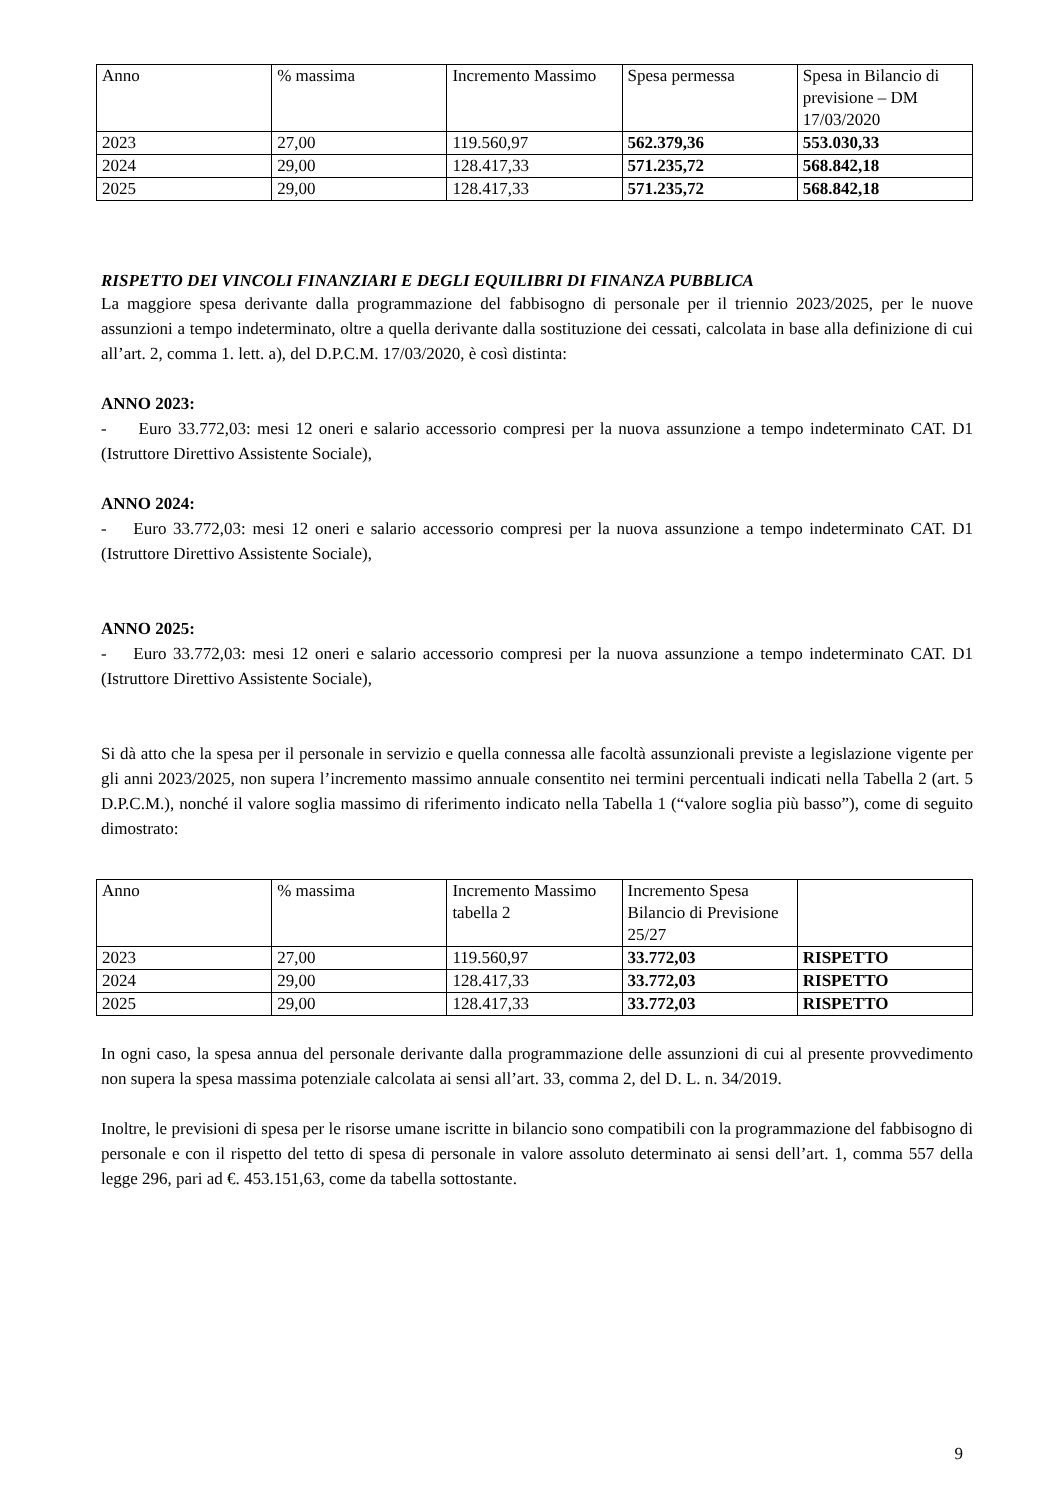| Anno | % massima | Incremento Massimo | Spesa permessa | Spesa in Bilancio di previsione – DM 17/03/2020 |
| --- | --- | --- | --- | --- |
| 2023 | 27,00 | 119.560,97 | 562.379,36 | 553.030,33 |
| 2024 | 29,00 | 128.417,33 | 571.235,72 | 568.842,18 |
| 2025 | 29,00 | 128.417,33 | 571.235,72 | 568.842,18 |
RISPETTO DEI VINCOLI FINANZIARI E DEGLI EQUILIBRI DI FINANZA PUBBLICA
La maggiore spesa derivante dalla programmazione del fabbisogno di personale per il triennio 2023/2025, per le nuove assunzioni a tempo indeterminato, oltre a quella derivante dalla sostituzione dei cessati, calcolata in base alla definizione di cui all’art. 2, comma 1. lett. a), del D.P.C.M. 17/03/2020, è così distinta:
ANNO 2023:
- Euro 33.772,03: mesi 12 oneri e salario accessorio compresi per la nuova assunzione a tempo indeterminato CAT. D1 (Istruttore Direttivo Assistente Sociale),
ANNO 2024:
- Euro 33.772,03: mesi 12 oneri e salario accessorio compresi per la nuova assunzione a tempo indeterminato CAT. D1 (Istruttore Direttivo Assistente Sociale),
ANNO 2025:
- Euro 33.772,03: mesi 12 oneri e salario accessorio compresi per la nuova assunzione a tempo indeterminato CAT. D1 (Istruttore Direttivo Assistente Sociale),
Si dà atto che la spesa per il personale in servizio e quella connessa alle facoltà assunzionali previste a legislazione vigente per gli anni 2023/2025, non supera l’incremento massimo annuale consentito nei termini percentuali indicati nella Tabella 2 (art. 5 D.P.C.M.), nonché il valore soglia massimo di riferimento indicato nella Tabella 1 (“valore soglia più basso”), come di seguito dimostrato:
| Anno | % massima | Incremento Massimo tabella 2 | Incremento Spesa Bilancio di Previsione 25/27 | |
| --- | --- | --- | --- | --- |
| 2023 | 27,00 | 119.560,97 | 33.772,03 | RISPETTO |
| 2024 | 29,00 | 128.417,33 | 33.772,03 | RISPETTO |
| 2025 | 29,00 | 128.417,33 | 33.772,03 | RISPETTO |
In ogni caso, la spesa annua del personale derivante dalla programmazione delle assunzioni di cui al presente provvedimento non supera la spesa massima potenziale calcolata ai sensi all’art. 33, comma 2, del D. L. n. 34/2019.
Inoltre, le previsioni di spesa per le risorse umane iscritte in bilancio sono compatibili con la programmazione del fabbisogno di personale e con il rispetto del tetto di spesa di personale in valore assoluto determinato ai sensi dell’art. 1, comma 557 della legge 296, pari ad €. 453.151,63, come da tabella sottostante.
9